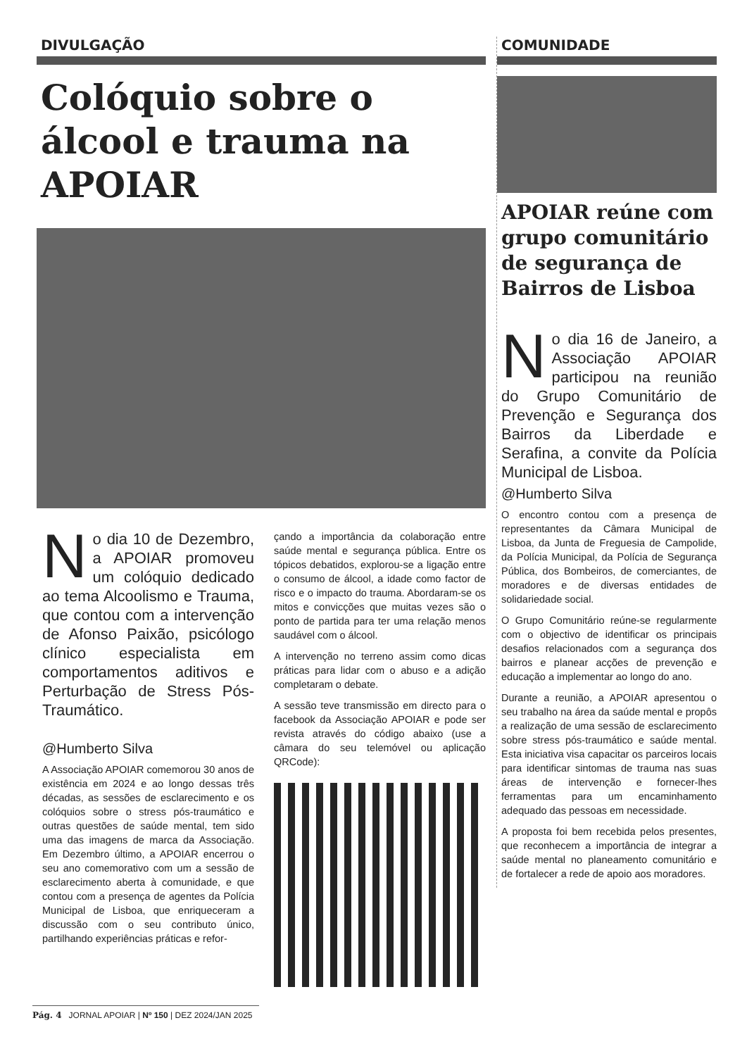DIVULGAÇÃO
Colóquio sobre o álcool e trauma na APOIAR
No dia 10 de Dezembro, a APOIAR promoveu um colóquio dedicado ao tema Alcoolismo e Trauma, que contou com a intervenção de Afonso Paixão, psicólogo clínico especialista em comportamentos aditivos e Perturbação de Stress Pós-Traumático.
@Humberto Silva
A Associação APOIAR comemorou 30 anos de existência em 2024 e ao longo dessas três décadas, as sessões de esclarecimento e os colóquios sobre o stress pós-traumático e outras questões de saúde mental, tem sido uma das imagens de marca da Associação. Em Dezembro último, a APOIAR encerrou o seu ano comemorativo com um a sessão de esclarecimento aberta à comunidade, e que contou com a presença de agentes da Polícia Municipal de Lisboa, que enriqueceram a discussão com o seu contributo único, partilhando experiências práticas e refor-
çando a importância da colaboração entre saúde mental e segurança pública. Entre os tópicos debatidos, explorou-se a ligação entre o consumo de álcool, a idade como factor de risco e o impacto do trauma. Abordaram-se os mitos e convicções que muitas vezes são o ponto de partida para ter uma relação menos saudável com o álcool.
A intervenção no terreno assim como dicas práticas para lidar com o abuso e a adição completaram o debate.
A sessão teve transmissão em directo para o facebook da Associação APOIAR e pode ser revista através do código abaixo (use a câmara do seu telemóvel ou aplicação QRCode):
COMUNIDADE
APOIAR reúne com grupo comunitário de segurança de Bairros de Lisboa
No dia 16 de Janeiro, a Associação APOIAR participou na reunião do Grupo Comunitário de Prevenção e Segurança dos Bairros da Liberdade e Serafina, a convite da Polícia Municipal de Lisboa.
@Humberto Silva
O encontro contou com a presença de representantes da Câmara Municipal de Lisboa, da Junta de Freguesia de Campolide, da Polícia Municipal, da Polícia de Segurança Pública, dos Bombeiros, de comerciantes, de moradores e de diversas entidades de solidariedade social.
O Grupo Comunitário reúne-se regularmente com o objectivo de identificar os principais desafios relacionados com a segurança dos bairros e planear acções de prevenção e educação a implementar ao longo do ano.
Durante a reunião, a APOIAR apresentou o seu trabalho na área da saúde mental e propôs a realização de uma sessão de esclarecimento sobre stress pós-traumático e saúde mental. Esta iniciativa visa capacitar os parceiros locais para identificar sintomas de trauma nas suas áreas de intervenção e fornecer-lhes ferramentas para um encaminhamento adequado das pessoas em necessidade.
A proposta foi bem recebida pelos presentes, que reconhecem a importância de integrar a saúde mental no planeamento comunitário e de fortalecer a rede de apoio aos moradores.
Pág. 4 JORNAL APOIAR | Nº 150 | DEZ 2024/JAN 2025